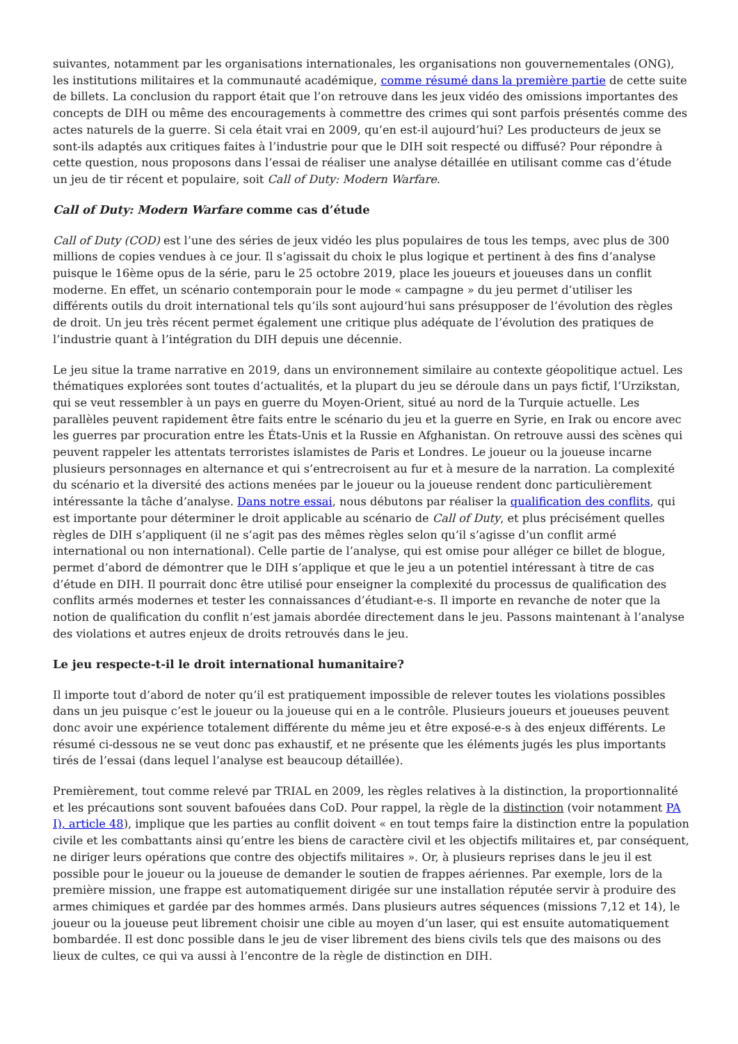suivantes, notamment par les organisations internationales, les organisations non gouvernementales (ONG), les institutions militaires et la communauté académique, comme résumé dans la première partie de cette suite de billets. La conclusion du rapport était que l’on retrouve dans les jeux vidéo des omissions importantes des concepts de DIH ou même des encouragements à commettre des crimes qui sont parfois présentés comme des actes naturels de la guerre. Si cela était vrai en 2009, qu’en est-il aujourd’hui? Les producteurs de jeux se sont-ils adaptés aux critiques faites à l’industrie pour que le DIH soit respecté ou diffusé? Pour répondre à cette question, nous proposons dans l’essai de réaliser une analyse détaillée en utilisant comme cas d’étude un jeu de tir récent et populaire, soit Call of Duty: Modern Warfare.
Call of Duty: Modern Warfare comme cas d’étude
Call of Duty (COD) est l’une des séries de jeux vidéo les plus populaires de tous les temps, avec plus de 300 millions de copies vendues à ce jour. Il s’agissait du choix le plus logique et pertinent à des fins d’analyse puisque le 16ème opus de la série, paru le 25 octobre 2019, place les joueurs et joueuses dans un conflit moderne. En effet, un scénario contemporain pour le mode « campagne » du jeu permet d’utiliser les différents outils du droit international tels qu’ils sont aujourd’hui sans présupposer de l’évolution des règles de droit. Un jeu très récent permet également une critique plus adéquate de l’évolution des pratiques de l’industrie quant à l’intégration du DIH depuis une décennie.
Le jeu situe la trame narrative en 2019, dans un environnement similaire au contexte géopolitique actuel. Les thématiques explorées sont toutes d’actualités, et la plupart du jeu se déroule dans un pays fictif, l’Urzikstan, qui se veut ressembler à un pays en guerre du Moyen-Orient, situé au nord de la Turquie actuelle. Les parallèles peuvent rapidement être faits entre le scénario du jeu et la guerre en Syrie, en Irak ou encore avec les guerres par procuration entre les États-Unis et la Russie en Afghanistan. On retrouve aussi des scènes qui peuvent rappeler les attentats terroristes islamistes de Paris et Londres. Le joueur ou la joueuse incarne plusieurs personnages en alternance et qui s’entrecroisent au fur et à mesure de la narration. La complexité du scénario et la diversité des actions menées par le joueur ou la joueuse rendent donc particulièrement intéressante la tâche d’analyse. Dans notre essai, nous débutons par réaliser la qualification des conflits, qui est importante pour déterminer le droit applicable au scénario de Call of Duty, et plus précisément quelles règles de DIH s’appliquent (il ne s’agit pas des mêmes règles selon qu’il s’agisse d’un conflit armé international ou non international). Celle partie de l’analyse, qui est omise pour alléger ce billet de blogue, permet d’abord de démontrer que le DIH s’applique et que le jeu a un potentiel intéressant à titre de cas d’étude en DIH. Il pourrait donc être utilisé pour enseigner la complexité du processus de qualification des conflits armés modernes et tester les connaissances d’étudiant-e-s. Il importe en revanche de noter que la notion de qualification du conflit n’est jamais abordée directement dans le jeu. Passons maintenant à l’analyse des violations et autres enjeux de droits retrouvés dans le jeu.
Le jeu respecte-t-il le droit international humanitaire?
Il importe tout d’abord de noter qu’il est pratiquement impossible de relever toutes les violations possibles dans un jeu puisque c’est le joueur ou la joueuse qui en a le contrôle. Plusieurs joueurs et joueuses peuvent donc avoir une expérience totalement différente du même jeu et être exposé-e-s à des enjeux différents. Le résumé ci-dessous ne se veut donc pas exhaustif, et ne présente que les éléments jugés les plus importants tirés de l’essai (dans lequel l’analyse est beaucoup détaillée).
Premièrement, tout comme relevé par TRIAL en 2009, les règles relatives à la distinction, la proportionnalité et les précautions sont souvent bafouées dans CoD. Pour rappel, la règle de la distinction (voir notamment PA I), article 48), implique que les parties au conflit doivent « en tout temps faire la distinction entre la population civile et les combattants ainsi qu’entre les biens de caractère civil et les objectifs militaires et, par conséquent, ne diriger leurs opérations que contre des objectifs militaires ». Or, à plusieurs reprises dans le jeu il est possible pour le joueur ou la joueuse de demander le soutien de frappes aériennes. Par exemple, lors de la première mission, une frappe est automatiquement dirigée sur une installation réputée servir à produire des armes chimiques et gardée par des hommes armés. Dans plusieurs autres séquences (missions 7,12 et 14), le joueur ou la joueuse peut librement choisir une cible au moyen d’un laser, qui est ensuite automatiquement bombardée. Il est donc possible dans le jeu de viser librement des biens civils tels que des maisons ou des lieux de cultes, ce qui va aussi à l’encontre de la règle de distinction en DIH.